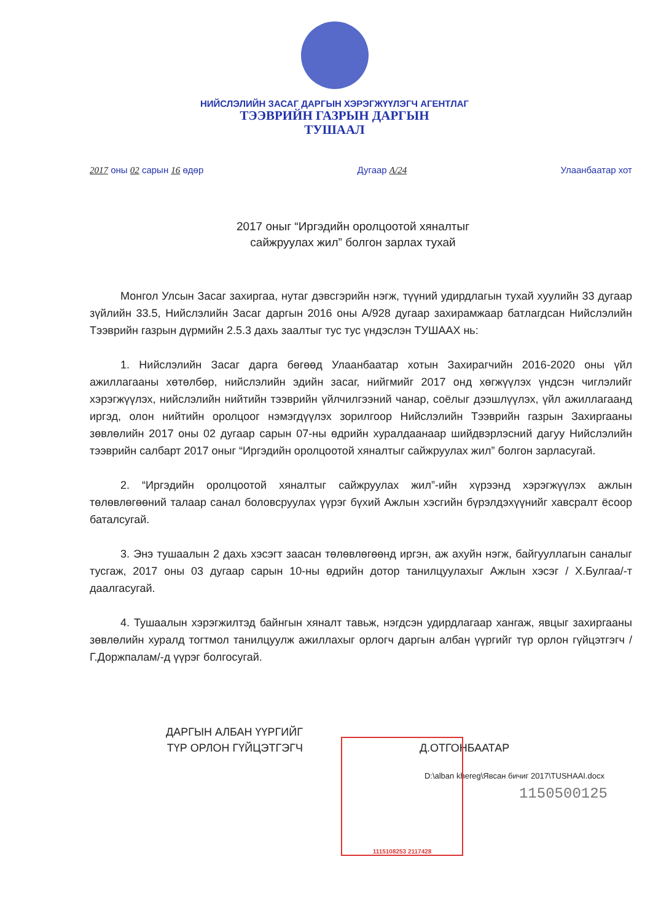НИЙСЛЭЛИЙН ЗАСАГ ДАРГЫН ХЭРЭГЖҮҮЛЭГЧ АГЕНТЛАГ
ТЭЭВРИЙН ГАЗРЫН ДАРГЫН
ТУШААЛ
2017 оны 02 сарын 16 өдөр Дугаар А/24 Улаанбаатар хот
2017 оныг “Иргэдийн оролцоотой хяналтыг
сайжруулах жил” болгон зарлах тухай
Монгол Улсын Засаг захиргаа, нутаг дэвсгэрийн нэгж, түүний удирдлагын тухай хуулийн 33 дугаар зүйлийн 33.5, Нийслэлийн Засаг даргын 2016 оны А/928 дугаар захирамжаар батлагдсан Нийслэлийн Тээврийн газрын дүрмийн 2.5.3 дахь заалтыг тус тус үндэслэн ТУШААХ нь:
1. Нийслэлийн Засаг дарга бөгөөд Улаанбаатар хотын Захирагчийн 2016-2020 оны үйл ажиллагааны хөтөлбөр, нийслэлийн эдийн засаг, нийгмийг 2017 онд хөгжүүлэх үндсэн чиглэлийг хэрэгжүүлэх, нийслэлийн нийтийн тээврийн үйлчилгээний чанар, соёлыг дээшлүүлэх, үйл ажиллагаанд иргэд, олон нийтийн оролцоог нэмэгдүүлэх зорилгоор Нийслэлийн Тээврийн газрын Захиргааны зөвлөлийн 2017 оны 02 дугаар сарын 07-ны өдрийн хуралдаанаар шийдвэрлэсний дагуу Нийслэлийн тээврийн салбарт 2017 оныг “Иргэдийн оролцоотой хяналтыг сайжруулах жил” болгон зарласугай.
2. “Иргэдийн оролцоотой хяналтыг сайжруулах жил”-ийн хүрээнд хэрэгжүүлэх ажлын төлөвлөгөөний талаар санал боловсруулах үүрэг бүхий Ажлын хэсгийн бүрэлдэхүүнийг хавсралт ёсоор баталсугай.
3. Энэ тушаалын 2 дахь хэсэгт заасан төлөвлөгөөнд иргэн, аж ахуйн нэгж, байгууллагын саналыг тусгаж, 2017 оны 03 дугаар сарын 10-ны өдрийн дотор танилцуулахыг Ажлын хэсэг / Х.Булгаа/-т даалгасугай.
4. Тушаалын хэрэгжилтэд байнгын хяналт тавьж, нэгдсэн удирдлагаар хангаж, явцыг захиргааны зөвлөлийн хуралд тогтмол танилцуулж ажиллахыг орлогч даргын албан үүргийг түр орлон гүйцэтгэгч /Г.Доржпалам/-д үүрэг болгосугай.
1115108253 2117428
ДАРГЫН АЛБАН ҮҮРГИЙГ
ТҮР ОРЛОН ГҮЙЦЭТГЭГЧ
Д.ОТГОНБААТАР
D:\alban khereg\Явсан бичиг 2017\TUSHAAI.docx
1150500125